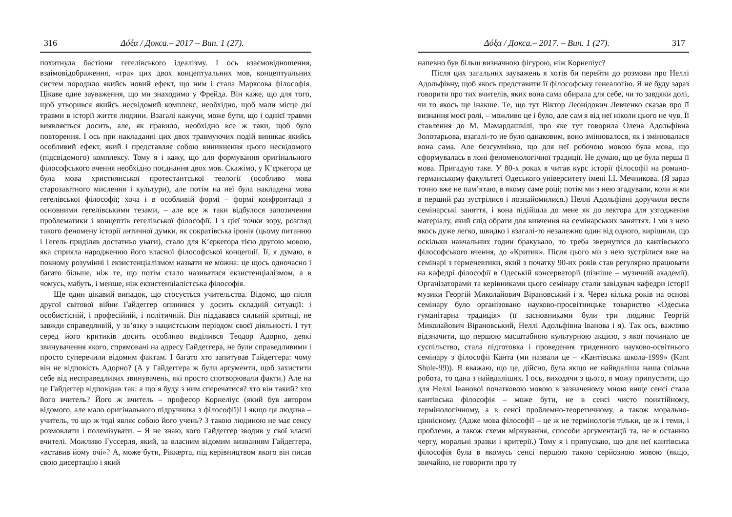316 Δόξα / Докса.– 2017 – Вип. 1 (27).
похитнула бастіони гегелівського ідеалізму. І ось взаємовідношення, взаімовідображення, «гра» цих двох концептуальних мов, концептуальних систем породило якийсь новий ефект, що ним і стала Марксова філософія. Цікаве одне зауваження, що ми знаходимо у Фрейда. Він каже, що для того, щоб утворився якийсь несвідомий комплекс, необхідно, щоб мали місце дві травми в історії життя людини. Взагалі кажучи, може бути, що і однієї травми виявляється досить, але, як правило, необхідно все ж таки, щоб було повторення. І ось при накладанні цих двох травмуючих подій виникає якийсь особливий ефект, який і представляє собою виникнення цього несвідомого (підсвідомого) комплексу. Тому я і кажу, що для формування оригінального філософського вчення необхідно поєднання двох мов. Скажімо, у К’єркегора це була мова християнської протестантської теології (особливо мова старозавітного мислення і культури), але потім на неї була накладена мова гегелівської філософії; хоча і в особливій формі – формі конфронтації з основними гегелівськими тезами, – але все ж таки відбулося запозичення проблематики і концептів гегелівської філософії. І з цієї точки зору, розгляд такого феномену історії античної думки, як сократівська іронія (цьому питанню і Гегель приділяв достатньо уваги), стало для К’єркегора тією другою мовою, яка сприяла народженню його власної філософської концепції. Її, я думаю, в повному розумінні і екзистенціалізмом назвати не можна: це щось одночасно і багато більше, ніж те, що потім стало називатися екзистенціалізмом, а в чомусь, мабуть, і менше, ніж екзистенціалістська філософія.
Ще один цікавий випадок, що стосується учительства. Відомо, що після другої світової війни Гайдеггер опинився у досить складній ситуації: і особистісній, і професійній, і політичній. Він піддавався сильній критиці, не завжди справедливій, у зв’язку з нацистським періодом своєї діяльності. І тут серед його критиків досить особливо виділився Теодор Адорно, деякі звинувачення якого, спрямовані на адресу Гайдеггера, не були справедливими і просто суперечили відомим фактам. І багато хто запитував Гайдеггера: чому він не відповість Адорно? (А у Гайдеггера ж були аргументи, щоб захистити себе від несправедливих звинувачень, які просто спотворювали факти.) Але на це Гайдеггер відповідав так: а що я буду з ним сперечатися? хто він такий? хто його вчитель? Його ж вчитель – професор Корнеліус (який був автором відомого, але мало оригінального підручника з філософії)! І якщо ця людина – учитель, то що ж тоді являє собою його учень? З такою людиною не має сенсу розмовляти і полемізувати. – Я не знаю, кого Гайдеггер зводив у свої власні вчителі. Можливо Гуссерля, який, за власним відомим визнанням Гайдеггера, «вставив йому очі»? А, може бути, Ріккерта, під керівництвом якого він писав свою дисертацію і який
Δόξα / Докса.– 2017. – Вип. 1 (27). 317
напевно був більш визначною фігурою, ніж Корнеліус?
Після цих загальних зауважень я хотів би перейти до розмови про Неллі Адольфівну, щоб якось представити її філософську генеалогію. Я не буду зараз говорити про тих вчителів, яких вона сама обирала для себе, чи то завдяки долі, чи то якось ще інакше. Те, що тут Віктор Леонідович Левченко сказав про її визнання моєї ролі, – можливо це і було, але сам я від неї ніколи цього не чув. Її ставлення до М. Мамардашвілі, про яке тут говорила Олена Адольфівна Золотарьова, взагалі-то не було однаковим, воно змінювалося, як і змінювалася вона сама. Але безсумнівно, що для неї робочою мовою була мова, що сформувалась в лоні феноменологічної традиції. Не думаю, що це була перша її мова. Пригадую таке. У 80-х роках я читав курс історії філософії на романо-германському факультеті Одеського університету імені І.І. Мечникова. (Я зараз точно вже не пам’ятаю, в якому саме році; потім ми з нею згадували, коли ж ми в перший раз зустрілися і познайомилися.) Неллі Адольфівні доручили вести семінарські заняття, і вона підійшла до мене як до лектора для узгодження матеріалу, який слід обрати для вивчення на семінарських заняттях. І ми з нею якось дуже легко, швидко і взагалі-то незалежно один від одного, вирішили, що оскільки навчальних годин бракувало, то треба звернутися до кантівського філософського вчення, до «Критик». Після цього ми з нею зустрілися вже на семінарі з герменевтики, який з початку 90-их років став регулярно працювати на кафедрі філософії в Одеській консерваторії (пізніше – музичній академії). Організаторами та керівниками цього семінару стали завідувач кафедри історії музики Георгій Миколайович Вірановський і я. Через кілька років на основі семінару було організовано науково-просвітницьке товариство «Одеська гуманітарна традиція» (її засновниками були три людини: Георгій Миколайович Вірановський, Неллі Адольфівна Іванова і я). Так ось, важливо відзначити, що першою масштабною культурною акцією, з якої починало це суспільство, стала підготовка і проведення триденного науково-освітнього семінару з філософії Канта (ми назвали це – «Кантівська школа-1999» (Kant Shule-99)). Я вважаю, що це, дійсно, була якщо не найвдаліша наша спільна робота, то одна з найвдаліших. І ось, виходячи з цього, я можу припустити, що для Неллі Іванової початковою мовою в зазначеному мною вище сенсі стала кантівська філософія – може бути, не в сенсі чисто понятійному, термінологічному, а в сенсі проблемно-теоретичному, а також морально-ціннісному. (Адже мова філософії – це ж не термінологія тільки, це ж і теми, і проблеми, а також схеми міркування, способи аргументації та, не в останню чергу, моральні зразки і критерії.) Тому я і припускаю, що для неї кантівська філософія була в якомусь сенсі першою такою серйозною мовою (якщо, звичайно, не говорити про ту